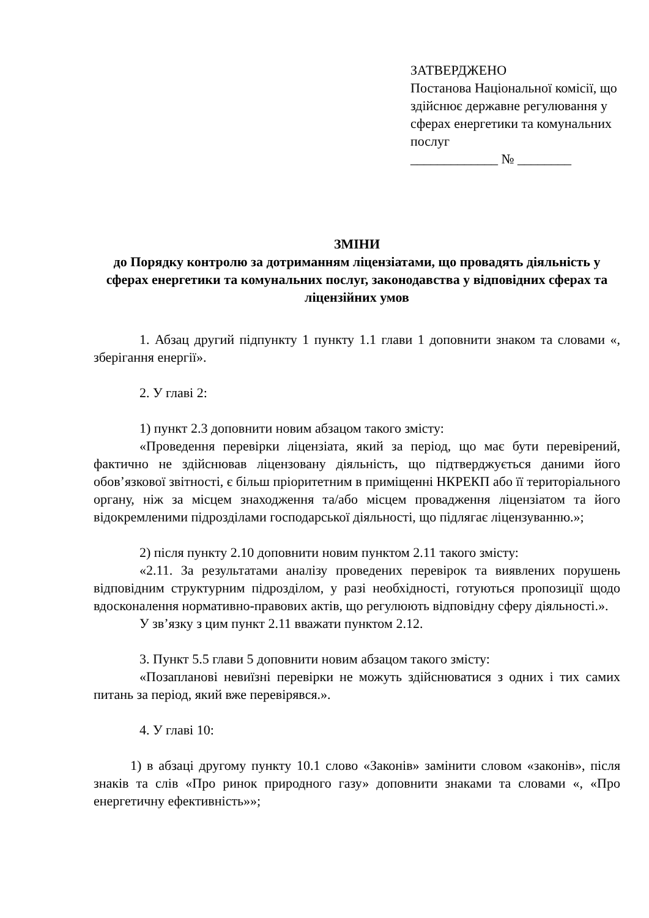ЗАТВЕРДЖЕНО
Постанова Національної комісії, що здійснює державне регулювання у сферах енергетики та комунальних послуг
_____________ № ________
ЗМІНИ
до Порядку контролю за дотриманням ліцензіатами, що провадять діяльність у сферах енергетики та комунальних послуг, законодавства у відповідних сферах та ліцензійних умов
1. Абзац другий підпункту 1 пункту 1.1 глави 1 доповнити знаком та словами «, зберігання енергії».
2. У главі 2:
1) пункт 2.3 доповнити новим абзацом такого змісту:
«Проведення перевірки ліцензіата, який за період, що має бути перевірений, фактично не здійснював ліцензовану діяльність, що підтверджується даними його обов’язкової звітності, є більш пріоритетним в приміщенні НКРЕКП або її територіального органу, ніж за місцем знаходження та/або місцем провадження ліцензіатом та його відокремленими підрозділами господарської діяльності, що підлягає ліцензуванню.»;
2) після пункту 2.10 доповнити новим пунктом 2.11 такого змісту:
«2.11. За результатами аналізу проведених перевірок та виявлених порушень відповідним структурним підрозділом, у разі необхідності, готуються пропозиції щодо вдосконалення нормативно-правових актів, що регулюють відповідну сферу діяльності.».
У зв’язку з цим пункт 2.11 вважати пунктом 2.12.
3. Пункт 5.5 глави 5 доповнити новим абзацом такого змісту:
«Позапланові невиїзні перевірки не можуть здійснюватися з одних і тих самих питань за період, який вже перевірявся.».
4. У главі 10:
1) в абзаці другому пункту 10.1 слово «Законів» замінити словом «законів», після знаків та слів «Про ринок природного газу» доповнити знаками та словами «, «Про енергетичну ефективність»»;